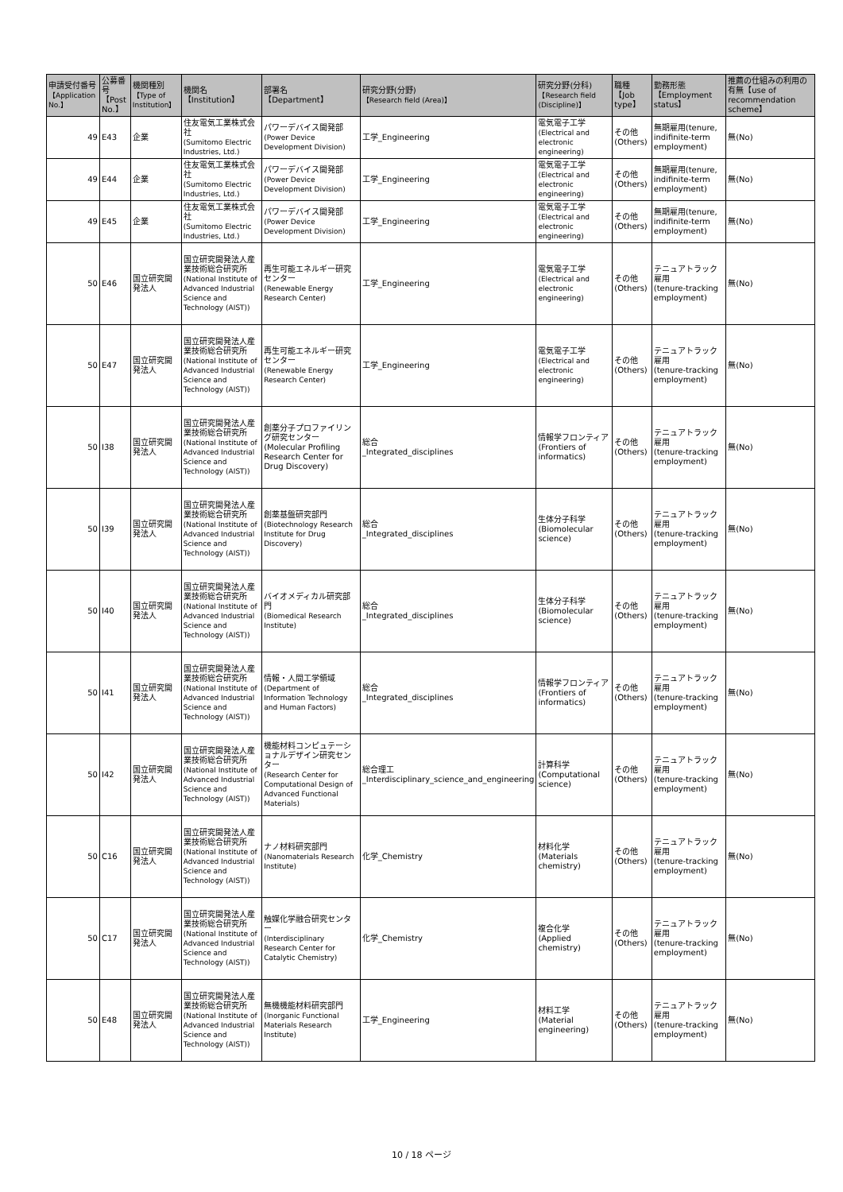| 申請受付番号 【Application No.】 | 公募番号 【Post No.】 | 機関種別 【Type of Institution】 | 機関名 【Institution】 | 部署名 【Department】 | 研究分野(分野) 【Research field (Area)】 | 研究分野(分科) 【Research field (Discipline)】 | 職種 【Job type】 | 勤務形態 【Employment status】 | 推薦の仕組みの利用の有無【use of recommendation scheme】 |
| --- | --- | --- | --- | --- | --- | --- | --- | --- | --- |
| 49 | E43 | 企業 | 住友電気工業株式会社 (Sumitomo Electric Industries, Ltd.) | パワーデバイス開発部 (Power Device Development Division) | 工学_Engineering | 電気電子工学 (Electrical and electronic engineering) | その他(Others) | 無期雇用(tenure, indifinite-term employment) | 無(No) |
| 49 | E44 | 企業 | 住友電気工業株式会社 (Sumitomo Electric Industries, Ltd.) | パワーデバイス開発部 (Power Device Development Division) | 工学_Engineering | 電気電子工学 (Electrical and electronic engineering) | その他(Others) | 無期雇用(tenure, indifinite-term employment) | 無(No) |
| 49 | E45 | 企業 | 住友電気工業株式会社 (Sumitomo Electric Industries, Ltd.) | パワーデバイス開発部 (Power Device Development Division) | 工学_Engineering | 電気電子工学 (Electrical and electronic engineering) | その他(Others) | 無期雇用(tenure, indifinite-term employment) | 無(No) |
| 50 | E46 | 国立研究開発法人 | 国立研究開発法人産業技術総合研究所 (National Institute of Advanced Industrial Science and Technology (AIST)) | 再生可能エネルギー研究センター (Renewable Energy Research Center) | 工学_Engineering | 電気電子工学 (Electrical and electronic engineering) | その他(Others) | テニュアトラック雇用 (tenure-tracking employment) | 無(No) |
| 50 | E47 | 国立研究開発法人 | 国立研究開発法人産業技術総合研究所 (National Institute of Advanced Industrial Science and Technology (AIST)) | 再生可能エネルギー研究センター (Renewable Energy Research Center) | 工学_Engineering | 電気電子工学 (Electrical and electronic engineering) | その他(Others) | テニュアトラック雇用 (tenure-tracking employment) | 無(No) |
| 50 | I38 | 国立研究開発法人 | 国立研究開発法人産業技術総合研究所 (National Institute of Advanced Industrial Science and Technology (AIST)) | 創薬分子プロファイリング研究センター(Molecular Profiling Research Center for Drug Discovery) | 総合 _Integrated_disciplines | 情報学フロンティア(Frontiers of informatics) | その他(Others) | テニュアトラック雇用 (tenure-tracking employment) | 無(No) |
| 50 | I39 | 国立研究開発法人 | 国立研究開発法人産業技術総合研究所 (National Institute of Advanced Industrial Science and Technology (AIST)) | 創薬基盤研究部門 (Biotechnology Research Institute for Drug Discovery) | 総合 _Integrated_disciplines | 生体分子科学 (Biomolecular science) | その他(Others) | テニュアトラック雇用 (tenure-tracking employment) | 無(No) |
| 50 | I40 | 国立研究開発法人 | 国立研究開発法人産業技術総合研究所 (National Institute of Advanced Industrial Science and Technology (AIST)) | バイオメディカル研究部門 (Biomedical Research Institute) | 総合 _Integrated_disciplines | 生体分子科学 (Biomolecular science) | その他(Others) | テニュアトラック雇用 (tenure-tracking employment) | 無(No) |
| 50 | I41 | 国立研究開発法人 | 国立研究開発法人産業技術総合研究所 (National Institute of Advanced Industrial Science and Technology (AIST)) | 情報・人間工学領域 (Department of Information Technology and Human Factors) | 総合 _Integrated_disciplines | 情報学フロンティア(Frontiers of informatics) | その他(Others) | テニュアトラック雇用 (tenure-tracking employment) | 無(No) |
| 50 | I42 | 国立研究開発法人 | 国立研究開発法人産業技術総合研究所 (National Institute of Advanced Industrial Science and Technology (AIST)) | 機能材料コンピュテーショナルデザイン研究センター (Research Center for Computational Design of Advanced Functional Materials) | 総合理工 _Interdisciplinary_science_and_engineering | 計算科学 (Computational science) | その他(Others) | テニュアトラック雇用 (tenure-tracking employment) | 無(No) |
| 50 | C16 | 国立研究開発法人 | 国立研究開発法人産業技術総合研究所 (National Institute of Advanced Industrial Science and Technology (AIST)) | ナノ材料研究部門 (Nanomaterials Research Institute) | 化学_Chemistry | 材料化学 (Materials chemistry) | その他(Others) | テニュアトラック雇用 (tenure-tracking employment) | 無(No) |
| 50 | C17 | 国立研究開発法人 | 国立研究開発法人産業技術総合研究所 (National Institute of Advanced Industrial Science and Technology (AIST)) | 触媒化学融合研究センター (Interdisciplinary Research Center for Catalytic Chemistry) | 化学_Chemistry | 複合化学 (Applied chemistry) | その他(Others) | テニュアトラック雇用 (tenure-tracking employment) | 無(No) |
| 50 | E48 | 国立研究開発法人 | 国立研究開発法人産業技術総合研究所 (National Institute of Advanced Industrial Science and Technology (AIST)) | 無機機能材料研究部門 (Inorganic Functional Materials Research Institute) | 工学_Engineering | 材料工学 (Material engineering) | その他(Others) | テニュアトラック雇用 (tenure-tracking employment) | 無(No) |
10 / 18 ページ